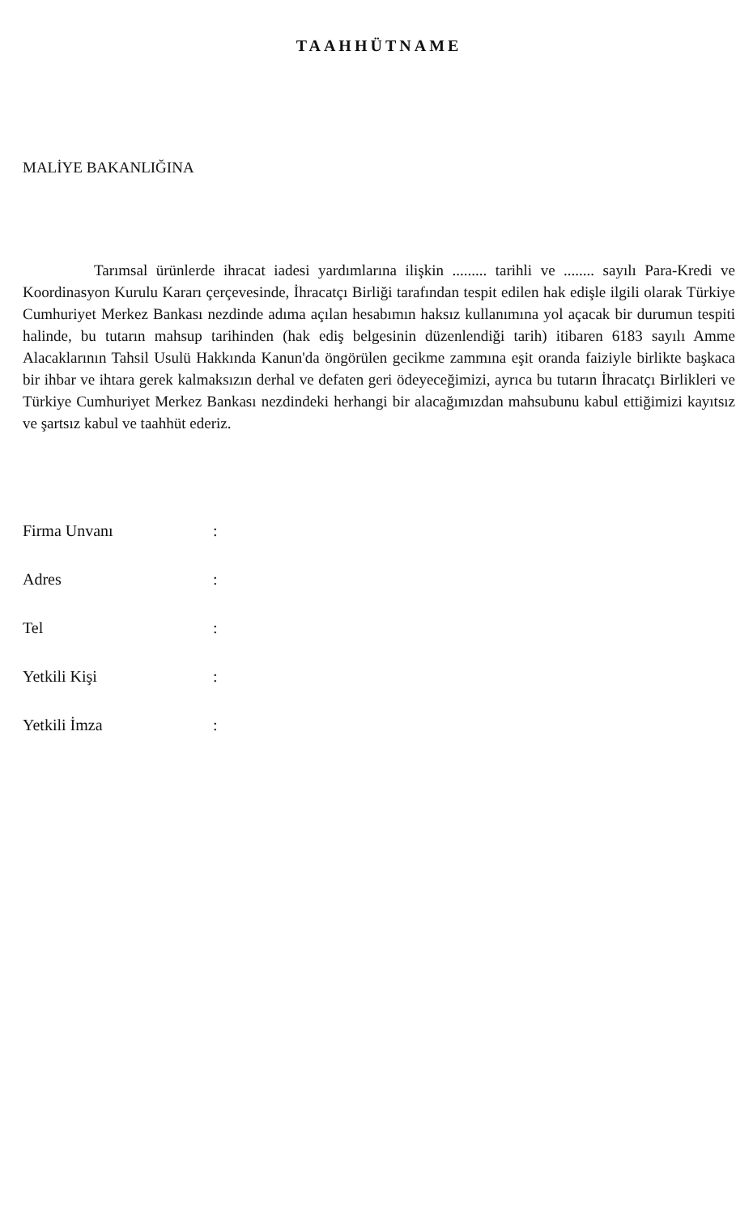TAAHHÜTNAME
MALİYE BAKANLIĞINA
Tarımsal ürünlerde ihracat iadesi yardımlarına ilişkin ......... tarihli ve ........ sayılı Para-Kredi ve Koordinasyon Kurulu Kararı çerçevesinde, İhracatçı Birliği tarafından tespit edilen hak edişle ilgili olarak Türkiye Cumhuriyet Merkez Bankası nezdinde adıma açılan hesabımın haksız kullanımına yol açacak bir durumun tespiti halinde, bu tutarın mahsup tarihinden (hak ediş belgesinin düzenlendiği tarih) itibaren 6183 sayılı Amme Alacaklarının Tahsil Usulü Hakkında Kanun'da öngörülen gecikme zammına eşit oranda faiziyle birlikte başkaca bir ihbar ve ihtara gerek kalmaksızın derhal ve defaten geri ödeyeceğimizi, ayrıca bu tutarın İhracatçı Birlikleri ve Türkiye Cumhuriyet Merkez Bankası nezdindeki herhangi bir alacağımızdan mahsubunu kabul ettiğimizi kayıtsız ve şartsız kabul ve taahhüt ederiz.
| Firma Unvanı | : |
| Adres | : |
| Tel | : |
| Yetkili Kişi | : |
| Yetkili İmza | : |